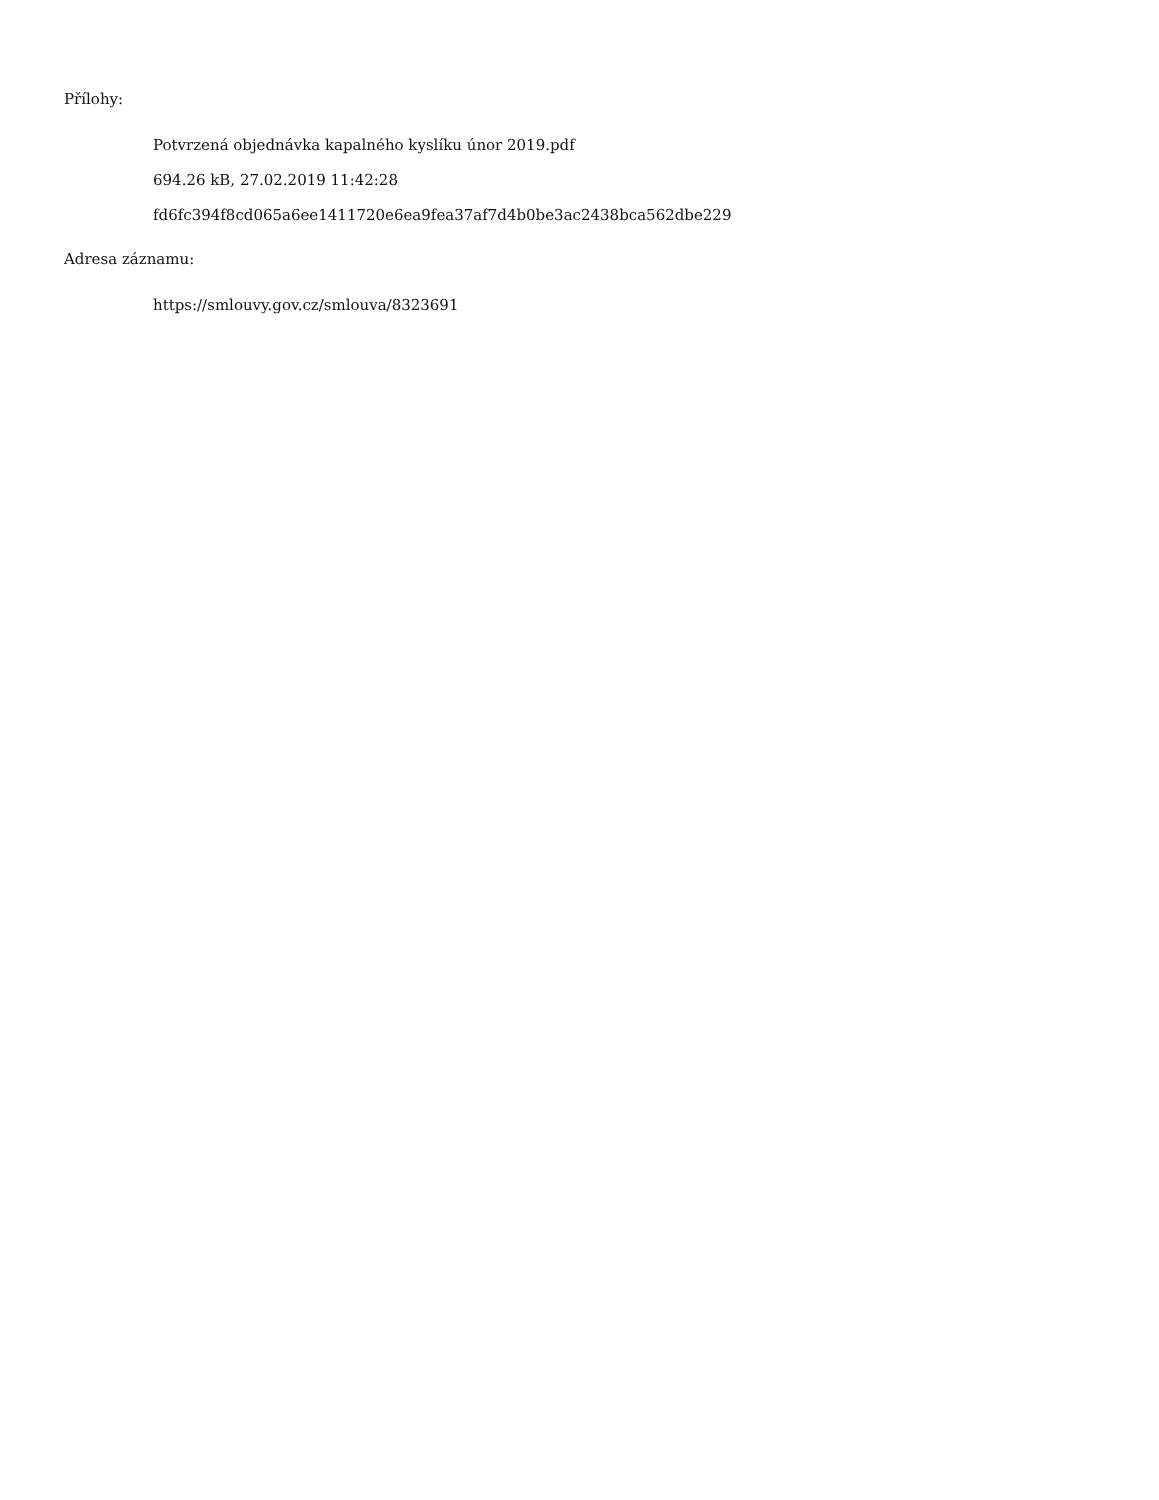Přílohy:
Potvrzená objednávka kapalného kyslíku únor 2019.pdf
694.26 kB, 27.02.2019 11:42:28
fd6fc394f8cd065a6ee1411720e6ea9fea37af7d4b0be3ac2438bca562dbe229
Adresa záznamu:
https://smlouvy.gov.cz/smlouva/8323691